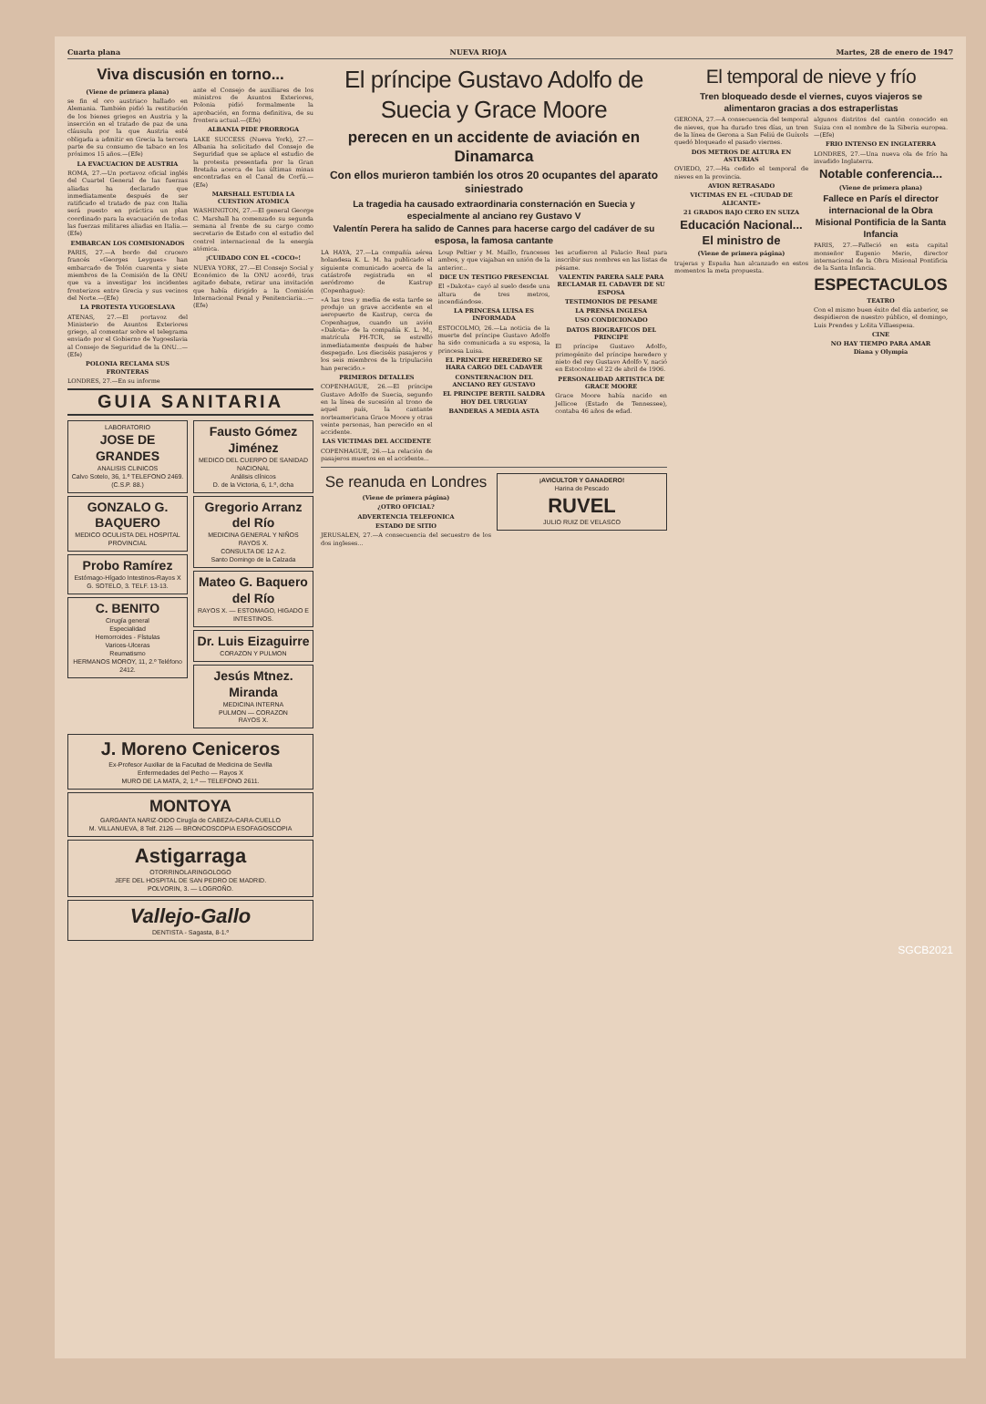Cuarta plana NUEVA RIOJA Martes, 28 de enero de 1947
Viva discusión en torno...
(Viene de primera plana)
se fin el oro austriaco hallado en Alemania. También pidió la restitución de los bienes griegos en Austria y la inserción en el tratado de paz de una cláusula por la que Austria esté obligada a admitir en Grecia la tercera parte de su consumo de tabaco en los próximos 15 años.—(Efe)
LA EVACUACION DE AUSTRIA
ROMA, 27.—Un portavoz oficial inglés del Cuartel General de las fuerzas aliadas ha declarado que inmediatamente después de ser ratificado el tratado de paz con Italia será puesto en práctica un plan coordinado para la evacuación de todas las fuerzas militares aliadas en Italia.—(Efe)
EMBARCAN LOS COMISIONADOS
PARIS, 27.—A bordo del crucero francés «Georges Leygues» han embarcado de Tolón cuarenta y siete miembros de la Comisión de la ONU que va a investigar los incidentes fronterizos entre Grecia y sus vecinos del Norte.—(Efe)
LA PROTESTA YUGOESLAVA
ATENAS, 27.—El portavoz del Ministerio de Asuntos Exteriores griego, al comentar sobre el telegrama enviado por el Gobierno de Yugoeslavia al Consejo de Seguridad de la ONU...—(Efe)
POLONIA RECLAMA SUS FRONTERAS
LONDRES, 27.—En su informe
ante el Consejo de auxiliares de los ministros de Asuntos Exteriores, Polonia pidió formalmente la aprobación, en forma definitiva, de su frontera actual.—(Efe)
ALBANIA PIDE PRORROGA
LAKE SUCCESS (Nueva York), 27.—Albania ha solicitado del Consejo de Seguridad que se aplace el estudio de la protesta presentada por la Gran Bretaña acerca de las últimas minas encontradas en el Canal de Corfú.—(Efe)
MARSHALL ESTUDIA LA CUESTION ATOMICA
WASHINGTON, 27.—El general George C. Marshall ha comenzado su segunda semana al frente de su cargo como secretario de Estado con el estudio del control internacional de la energía atómica.
¡CUIDADO CON EL «COCO»!
NUEVA YORK, 27.—El Consejo Social y Económico de la ONU acordó, tras agitado debate, retirar una invitación que había dirigido a la Comisión Internacional Penal y Penitenciaria...—(Efe)
GUIA SANITARIA
LABORATORIO
JOSE DE GRANDES
ANALISIS CLINICOS
Calvo Sotelo, 36, 1.º TELEFONO 2469. (C.S.P. 88.)
GONZALO G. BAQUERO
MEDICO OCULISTA DEL HOSPITAL PROVINCIAL
Probo Ramírez
Estómago-Hígado Intestinos-Rayos X
G. SOTELO, 3. TELF. 13-13.
C. BENITO
Cirugía general
Especialidad
Hemorroides - Fístulas
Varices-Ulceras
Reumatismo
HERMANOS MOROY, 11, 2.º Teléfono 2412.
Fausto Gómez Jiménez
MEDICO DEL CUERPO DE SANIDAD NACIONAL
Análisis clínicos
D. de la Victoria, 6, 1.º, dcha
Gregorio Arranz del Río
MEDICINA GENERAL Y NIÑOS
RAYOS X.
CONSULTA DE 12 A 2.
Santo Domingo de la Calzada
Mateo G. Baquero del Río
RAYOS X. — ESTOMAGO, HIGADO E INTESTINOS.
Dr. Luis Eizaguirre
CORAZON Y PULMON
Jesús Mtnez. Miranda
MEDICINA INTERNA
PULMON — CORAZON
RAYOS X.
J. Moreno Ceniceros
Ex-Profesor Auxiliar de la Facultad de Medicina de Sevilla
Enfermedades del Pecho — Rayos X
MURO DE LA MATA, 2, 1.º — TELEFONO 2611.
MONTOYA
GARGANTA NARIZ-OIDO Cirugía de CABEZA-CARA-CUELLO
M. VILLANUEVA, 8 Telf. 2126 — BRONCOSCOPIA ESOFAGOSCOPIA
Astigarraga
OTORRINOLARINGOLOGO
JEFE DEL HOSPITAL DE SAN PEDRO DE MADRID.
POLVORIN, 3. — LOGROÑO.
Vallejo-Gallo
DENTISTA - Sagasta, 8-1.º
El príncipe Gustavo Adolfo de Suecia y Grace Moore
perecen en un accidente de aviación en Dinamarca
Con ellos murieron también los otros 20 ocupantes del aparato siniestrado
La tragedia ha causado extraordinaria consternación en Suecia y especialmente al anciano rey Gustavo V
Valentín Perera ha salido de Cannes para hacerse cargo del cadáver de su esposa, la famosa cantante
LA HAYA, 27.—La compañía aérea holandesa K. L. M. ha publicado el siguiente comunicado acerca de la catástrofe registrada en el aeródromo de Kastrup (Copenhague):
«A las tres y media de esta tarde se produjo un grave accidente en el aeropuerto de Kastrup, cerca de Copenhague, cuando un avión «Dakota» de la compañía K. L. M., matrícula PH-TCR, se estrelló inmediatamente después de haber despegado. Los dieciséis pasajeros y los seis miembros de la tripulación han perecido.»
PRIMEROS DETALLES
COPENHAGUE, 26.—El príncipe Gustavo Adolfo de Suecia, segundo en la línea de sucesión al trono de aquel país, la cantante norteamericana Grace Moore y otras veinte personas, han perecido en el accidente.
LAS VICTIMAS DEL ACCIDENTE
COPENHAGUE, 26.—La relación de pasajeros muertos en el accidente...
Loup Peltier y M. Maillo, franceses ambos, y que viajaban en unión de la anterior...
DICE UN TESTIGO PRESENCIAL
El «Dakota» cayó al suelo desde una altura de tres metros, incendiándose.
LA PRINCESA LUISA ES INFORMADA
ESTOCOLMO, 26.—La noticia de la muerte del príncipe Gustavo Adolfo ha sido comunicada a su esposa, la princesa Luisa.
EL PRINCIPE HEREDERO SE HARA CARGO DEL CADAVER
CONSTERNACION DEL ANCIANO REY GUSTAVO
EL PRINCIPE BERTIL SALDRA HOY DEL URUGUAY
BANDERAS A MEDIA ASTA
les acudieron al Palacio Real para inscribir sus nombres en las listas de pésame.
VALENTIN PARERA SALE PARA RECLAMAR EL CADAVER DE SU ESPOSA
TESTIMONIOS DE PESAME
LA PRENSA INGLESA
USO CONDICIONADO
DATOS BIOGRAFICOS DEL PRINCIPE
El príncipe Gustavo Adolfo, primogénito del príncipe heredero y nieto del rey Gustavo Adolfo V, nació en Estocolmo el 22 de abril de 1906.
PERSONALIDAD ARTISTICA DE GRACE MOORE
Grace Moore había nacido en Jellicoe (Estado de Tennessee), contaba 46 años de edad.
Se reanuda en Londres
(Viene de primera página)
¿OTRO OFICIAL?
ADVERTENCIA TELEFONICA
ESTADO DE SITIO
JERUSALEN, 27.—A consecuencia del secuestro de los dos ingleses...
¡AVICULTOR Y GANADERO!
Harina de Pescado
RUVEL
JULIO RUIZ DE VELASCO
El temporal de nieve y frío
Tren bloqueado desde el viernes, cuyos viajeros se alimentaron gracias a dos estraperlistas
GERONA, 27.—A consecuencia del temporal de nieves, que ha durado tres días, un tren de la línea de Gerona a San Feliú de Guíxols quedó bloqueado el pasado viernes.
DOS METROS DE ALTURA EN ASTURIAS
OVIEDO, 27.—Ha cedido el temporal de nieves en la provincia.
AVION RETRASADO
VICTIMAS EN EL «CIUDAD DE ALICANTE»
21 GRADOS BAJO CERO EN SUIZA
Educación Nacional... El ministro de
(Viene de primera página)
trajeras y España han alcanzado en estos momentos la meta propuesta.
algunos distritos del cantón conocido en Suiza con el nombre de la Siberia europea.—(Efe)
FRIO INTENSO EN INGLATERRA
LONDRES, 27.—Una nueva ola de frío ha invadido Inglaterra.
Notable conferencia...
(Viene de primera plana)
Fallece en París el director internacional de la Obra Misional Pontificia de la Santa Infancia
PARIS, 27.—Falleció en esta capital monseñor Eugenio Merio, director internacional de la Obra Misional Pontificia de la Santa Infancia.
ESPECTACULOS
TEATRO
Con el mismo buen éxito del día anterior, se despidieron de nuestro público, el domingo, Luis Prendes y Lolita Villaespesa.
CINE
NO HAY TIEMPO PARA AMAR
Diana y Olympia
SGCB2021